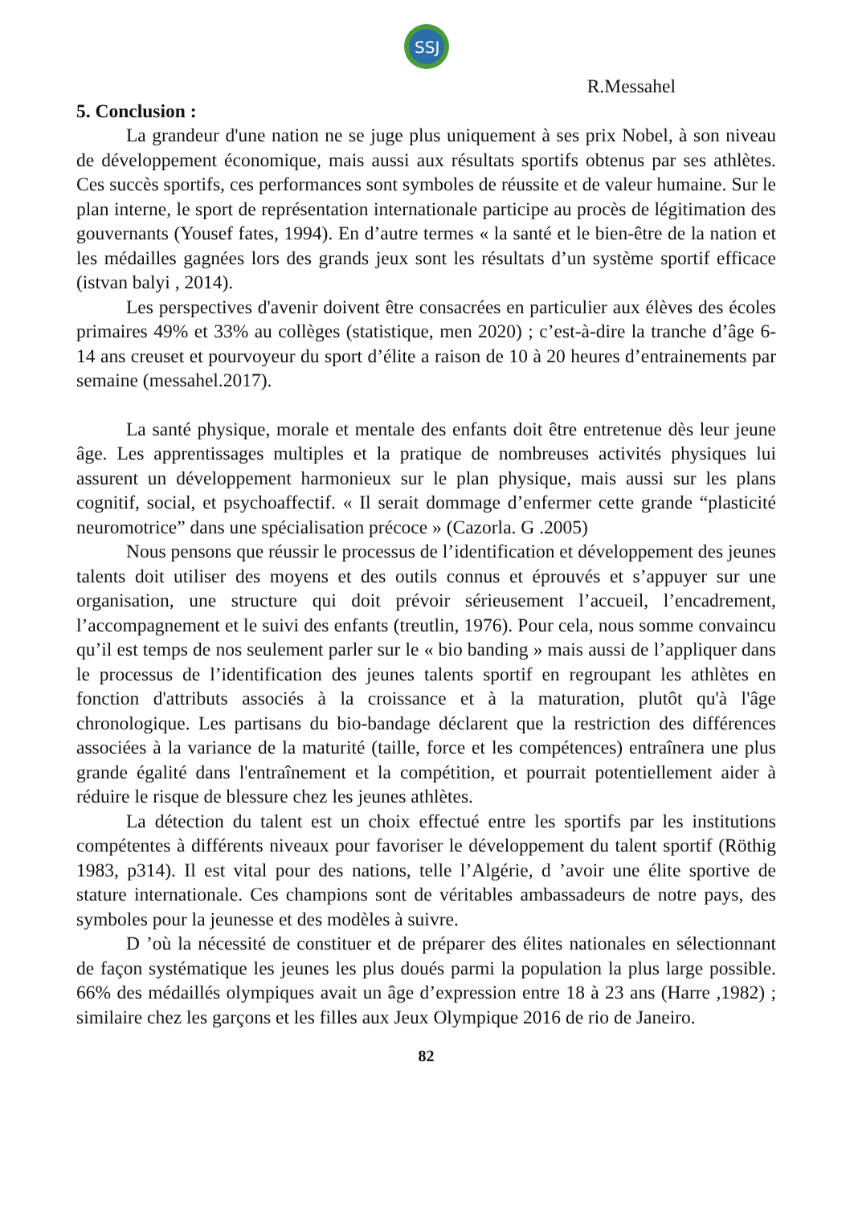SSJ
R.Messahel
5. Conclusion :
La grandeur d'une nation ne se juge plus uniquement à ses prix Nobel, à son niveau de développement économique, mais aussi aux résultats sportifs obtenus par ses athlètes. Ces succès sportifs, ces performances sont symboles de réussite et de valeur humaine. Sur le plan interne, le sport de représentation internationale participe au procès de légitimation des gouvernants (Yousef fates, 1994). En d’autre termes « la santé et le bien-être de la nation et les médailles gagnées lors des grands jeux sont les résultats d’un système sportif efficace (istvan balyi , 2014).
Les perspectives d'avenir doivent être consacrées en particulier aux élèves des écoles primaires 49% et 33% au collèges (statistique, men 2020) ; c’est-à-dire la tranche d’âge 6-14 ans creuset et pourvoyeur du sport d’élite a raison de 10 à 20 heures d’entrainements par semaine (messahel.2017).
La santé physique, morale et mentale des enfants doit être entretenue dès leur jeune âge. Les apprentissages multiples et la pratique de nombreuses activités physiques lui assurent un développement harmonieux sur le plan physique, mais aussi sur les plans cognitif, social, et psychoaffectif. « Il serait dommage d’enfermer cette grande “plasticité neuromotrice” dans une spécialisation précoce » (Cazorla. G .2005)
Nous pensons que réussir le processus de l’identification et développement des jeunes talents doit utiliser des moyens et des outils connus et éprouvés et s’appuyer sur une organisation, une structure qui doit prévoir sérieusement l’accueil, l’encadrement, l’accompagnement et le suivi des enfants (treutlin, 1976). Pour cela, nous somme convaincu qu’il est temps de nos seulement parler sur le « bio banding » mais aussi de l’appliquer dans le processus de l’identification des jeunes talents sportif en regroupant les athlètes en fonction d'attributs associés à la croissance et à la maturation, plutôt qu'à l'âge chronologique. Les partisans du bio-bandage déclarent que la restriction des différences associées à la variance de la maturité (taille, force et les compétences) entraînera une plus grande égalité dans l'entraînement et la compétition, et pourrait potentiellement aider à réduire le risque de blessure chez les jeunes athlètes.
La détection du talent est un choix effectué entre les sportifs par les institutions compétentes à différents niveaux pour favoriser le développement du talent sportif (Röthig 1983, p314). Il est vital pour des nations, telle l’Algérie, d ’avoir une élite sportive de stature internationale. Ces champions sont de véritables ambassadeurs de notre pays, des symboles pour la jeunesse et des modèles à suivre.
D ’où la nécessité de constituer et de préparer des élites nationales en sélectionnant de façon systématique les jeunes les plus doués parmi la population la plus large possible. 66% des médaillés olympiques avait un âge d’expression entre 18 à 23 ans (Harre ,1982) ; similaire chez les garçons et les filles aux Jeux Olympique 2016 de rio de Janeiro.
82